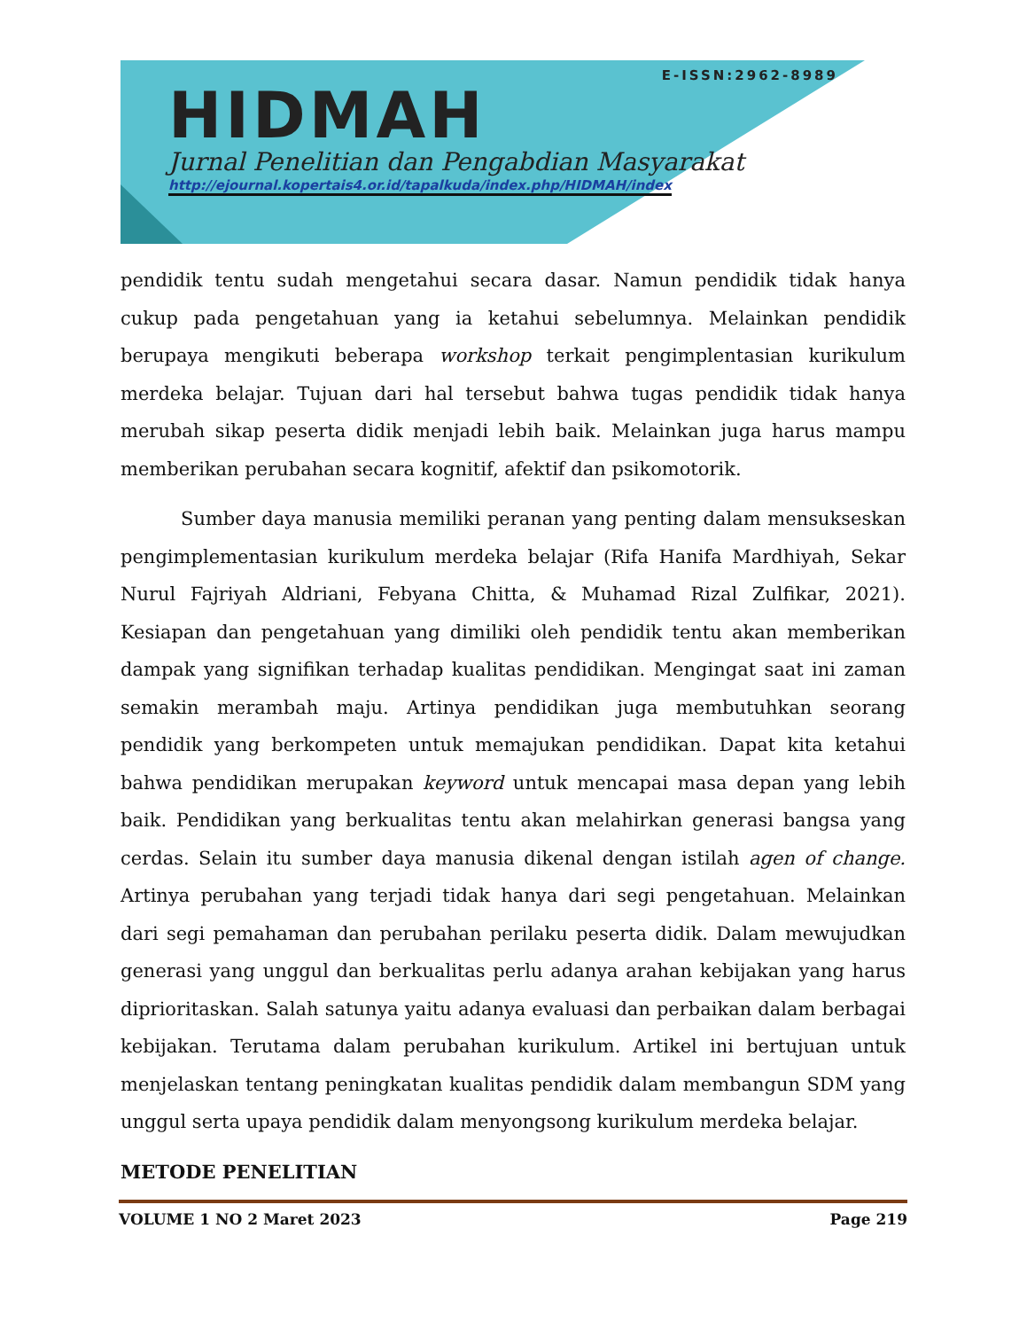E-ISSN:2962-8989
HIDMAH
Jurnal Penelitian dan Pengabdian Masyarakat
http://ejournal.kopertais4.or.id/tapalkuda/index.php/HIDMAH/index
pendidik tentu sudah mengetahui secara dasar. Namun pendidik tidak hanya cukup pada pengetahuan yang ia ketahui sebelumnya. Melainkan pendidik berupaya mengikuti beberapa workshop terkait pengimplentasian kurikulum merdeka belajar. Tujuan dari hal tersebut bahwa tugas pendidik tidak hanya merubah sikap peserta didik menjadi lebih baik. Melainkan juga harus mampu memberikan perubahan secara kognitif, afektif dan psikomotorik.
Sumber daya manusia memiliki peranan yang penting dalam mensukseskan pengimplementasian kurikulum merdeka belajar (Rifa Hanifa Mardhiyah, Sekar Nurul Fajriyah Aldriani, Febyana Chitta, & Muhamad Rizal Zulfikar, 2021). Kesiapan dan pengetahuan yang dimiliki oleh pendidik tentu akan memberikan dampak yang signifikan terhadap kualitas pendidikan. Mengingat saat ini zaman semakin merambah maju. Artinya pendidikan juga membutuhkan seorang pendidik yang berkompeten untuk memajukan pendidikan. Dapat kita ketahui bahwa pendidikan merupakan keyword untuk mencapai masa depan yang lebih baik. Pendidikan yang berkualitas tentu akan melahirkan generasi bangsa yang cerdas. Selain itu sumber daya manusia dikenal dengan istilah agen of change. Artinya perubahan yang terjadi tidak hanya dari segi pengetahuan. Melainkan dari segi pemahaman dan perubahan perilaku peserta didik. Dalam mewujudkan generasi yang unggul dan berkualitas perlu adanya arahan kebijakan yang harus diprioritaskan. Salah satunya yaitu adanya evaluasi dan perbaikan dalam berbagai kebijakan. Terutama dalam perubahan kurikulum. Artikel ini bertujuan untuk menjelaskan tentang peningkatan kualitas pendidik dalam membangun SDM yang unggul serta upaya pendidik dalam menyongsong kurikulum merdeka belajar.
METODE PENELITIAN
VOLUME 1 NO 2 Maret 2023 Page 219